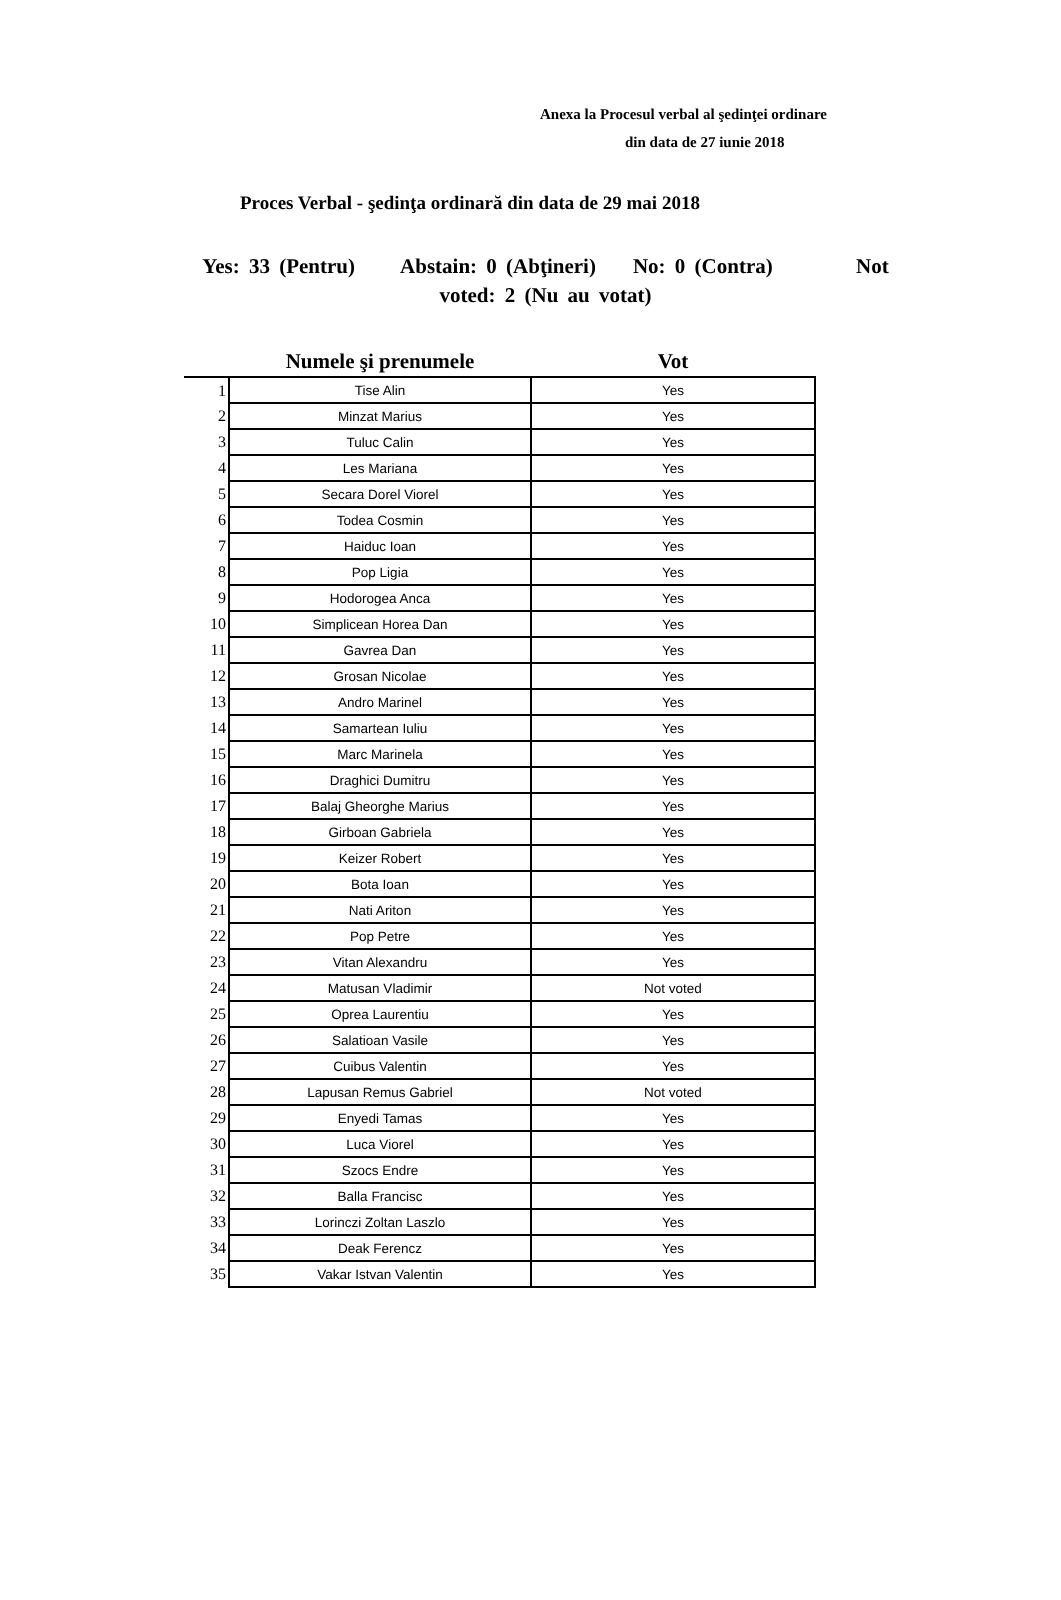Anexa la Procesul verbal al şedinţei ordinare
din data de 27 iunie 2018
Proces Verbal - şedinţa ordinară din data de 29 mai 2018
Yes: 33 (Pentru) Abstain: 0 (Abţineri) No: 0 (Contra) Not voted: 2 (Nu au votat)
| | Numele şi prenumele | Vot |
| --- | --- | --- |
| 1 | Tise Alin | Yes |
| 2 | Minzat Marius | Yes |
| 3 | Tuluc Calin | Yes |
| 4 | Les Mariana | Yes |
| 5 | Secara Dorel Viorel | Yes |
| 6 | Todea Cosmin | Yes |
| 7 | Haiduc Ioan | Yes |
| 8 | Pop Ligia | Yes |
| 9 | Hodorogea Anca | Yes |
| 10 | Simplicean Horea Dan | Yes |
| 11 | Gavrea Dan | Yes |
| 12 | Grosan Nicolae | Yes |
| 13 | Andro Marinel | Yes |
| 14 | Samartean Iuliu | Yes |
| 15 | Marc Marinela | Yes |
| 16 | Draghici Dumitru | Yes |
| 17 | Balaj Gheorghe Marius | Yes |
| 18 | Girboan Gabriela | Yes |
| 19 | Keizer Robert | Yes |
| 20 | Bota Ioan | Yes |
| 21 | Nati Ariton | Yes |
| 22 | Pop Petre | Yes |
| 23 | Vitan Alexandru | Yes |
| 24 | Matusan Vladimir | Not voted |
| 25 | Oprea Laurentiu | Yes |
| 26 | Salatioan Vasile | Yes |
| 27 | Cuibus Valentin | Yes |
| 28 | Lapusan Remus Gabriel | Not voted |
| 29 | Enyedi Tamas | Yes |
| 30 | Luca Viorel | Yes |
| 31 | Szocs Endre | Yes |
| 32 | Balla Francisc | Yes |
| 33 | Lorinczi Zoltan Laszlo | Yes |
| 34 | Deak Ferencz | Yes |
| 35 | Vakar Istvan Valentin | Yes |